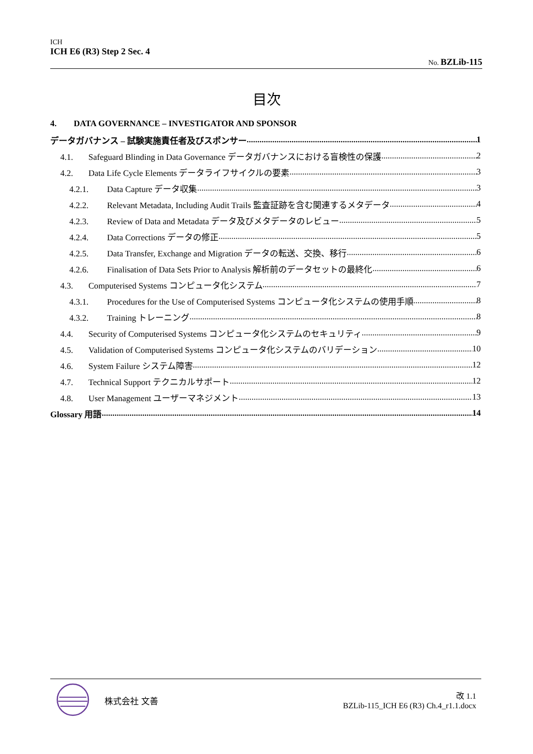ICH
ICH E6 (R3) Step 2 Sec. 4
No. BZLib-115
目次
4. DATA GOVERNANCE – INVESTIGATOR AND SPONSOR
データガバナンス – 試験実施責任者及びスポンサー 1
4.1. Safeguard Blinding in Data Governance データガバナンスにおける盲検性の保護 2
4.2. Data Life Cycle Elements データライフサイクルの要素 3
4.2.1. Data Capture データ収集 3
4.2.2. Relevant Metadata, Including Audit Trails 監査証跡を含む関連するメタデータ 4
4.2.3. Review of Data and Metadata データ及びメタデータのレビュー 5
4.2.4. Data Corrections データの修正 5
4.2.5. Data Transfer, Exchange and Migration データの転送、交換、移行 6
4.2.6. Finalisation of Data Sets Prior to Analysis 解析前のデータセットの最終化 6
4.3. Computerised Systems コンピュータ化システム 7
4.3.1. Procedures for the Use of Computerised Systems コンピュータ化システムの使用手順 8
4.3.2. Training トレーニング 8
4.4. Security of Computerised Systems コンピュータ化システムのセキュリティ 9
4.5. Validation of Computerised Systems コンピュータ化システムのバリデーション 10
4.6. System Failure システム障害 12
4.7. Technical Support テクニカルサポート 12
4.8. User Management ユーザーマネジメント 13
Glossary 用語 14
株式会社 文善
改 1.1
BZLib-115_ICH E6 (R3) Ch.4_r1.1.docx